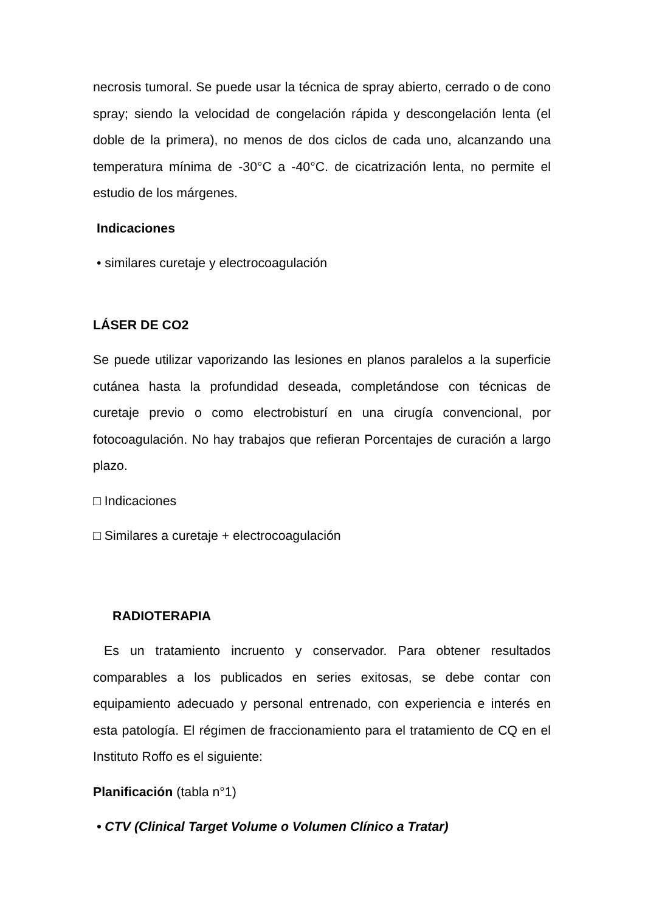necrosis tumoral. Se puede usar la técnica de spray abierto, cerrado o de cono spray; siendo la velocidad de congelación rápida y descongelación lenta (el doble de la primera), no menos de dos ciclos de cada uno, alcanzando una temperatura mínima de -30°C a -40°C. de cicatrización lenta, no permite el estudio de los márgenes.
Indicaciones
• similares curetaje y electrocoagulación
LÁSER DE CO2
Se puede utilizar vaporizando las lesiones en planos paralelos a la superficie cutánea hasta la profundidad deseada, completándose con técnicas de curetaje previo o como electrobisturí en una cirugía convencional, por fotocoagulación. No hay trabajos que refieran Porcentajes de curación a largo plazo.
□ Indicaciones
□ Similares a curetaje + electrocoagulación
RADIOTERAPIA
Es un tratamiento incruento y conservador. Para obtener resultados comparables a los publicados en series exitosas, se debe contar con equipamiento adecuado y personal entrenado, con experiencia e interés en esta patología. El régimen de fraccionamiento para el tratamiento de CQ en el Instituto Roffo es el siguiente:
Planificación (tabla n°1)
• CTV (Clinical Target Volume o Volumen Clínico a Tratar)